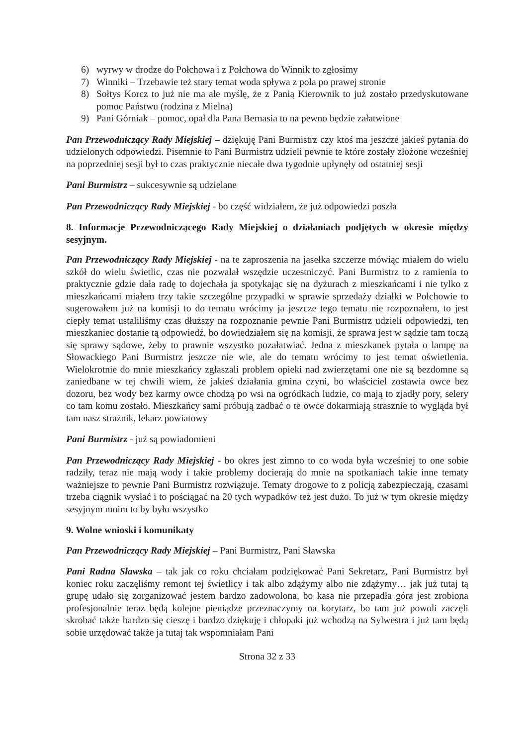6) wyrwy w drodze do Połchowa i z Połchowa do Winnik to zgłosimy
7) Winniki – Trzebawie też stary temat woda spływa z pola po prawej stronie
8) Sołtys Korcz to już nie ma ale myślę, że z Panią Kierownik to już zostało przedyskutowane pomoc Państwu (rodzina z Mielna)
9) Pani Górniak – pomoc, opał dla Pana Bernasia to na pewno będzie załatwione
Pan Przewodniczący Rady Miejskiej – dziękuję Pani Burmistrz czy ktoś ma jeszcze jakieś pytania do udzielonych odpowiedzi. Pisemnie to Pani Burmistrz udzieli pewnie te które zostały złożone wcześniej na poprzedniej sesji był to czas praktycznie niecałe dwa tygodnie upłynęły od ostatniej sesji
Pani Burmistrz – sukcesywnie są udzielane
Pan Przewodniczący Rady Miejskiej - bo część widziałem, że już odpowiedzi poszła
8. Informacje Przewodniczącego Rady Miejskiej o działaniach podjętych w okresie między sesyjnym.
Pan Przewodniczący Rady Miejskiej - na te zaproszenia na jasełka szczerze mówiąc miałem do wielu szkół do wielu świetlic, czas nie pozwalał wszędzie uczestniczyć. Pani Burmistrz to z ramienia to praktycznie gdzie dała radę to dojechała ja spotykając się na dyżurach z mieszkańcami i nie tylko z mieszkańcami miałem trzy takie szczególne przypadki w sprawie sprzedaży działki w Połchowie to sugerowałem już na komisji to do tematu wrócimy ja jeszcze tego tematu nie rozpoznałem, to jest ciepły temat ustaliliśmy czas dłuższy na rozpoznanie pewnie Pani Burmistrz udzieli odpowiedzi, ten mieszkaniec dostanie tą odpowiedź, bo dowiedziałem się na komisji, że sprawa jest w sądzie tam toczą się sprawy sądowe, żeby to prawnie wszystko pozałatwiać. Jedna z mieszkanek pytała o lampę na Słowackiego Pani Burmistrz jeszcze nie wie, ale do tematu wrócimy to jest temat oświetlenia. Wielokrotnie do mnie mieszkańcy zgłaszali problem opieki nad zwierzętami one nie są bezdomne są zaniedbane w tej chwili wiem, że jakieś działania gmina czyni, bo właściciel zostawia owce bez dozoru, bez wody bez karmy owce chodzą po wsi na ogródkach ludzie, co mają to zjadły pory, selery co tam komu zostało. Mieszkańcy sami próbują zadbać o te owce dokarmiają strasznie to wygląda był tam nasz strażnik, lekarz powiatowy
Pani Burmistrz - już są powiadomieni
Pan Przewodniczący Rady Miejskiej - bo okres jest zimno to co woda była wcześniej to one sobie radziły, teraz nie mają wody i takie problemy docierają do mnie na spotkaniach takie inne tematy ważniejsze to pewnie Pani Burmistrz rozwiązuje. Tematy drogowe to z policją zabezpieczają, czasami trzeba ciągnik wysłać i to pościągać na 20 tych wypadków też jest dużo. To już w tym okresie między sesyjnym moim to by było wszystko
9. Wolne wnioski i komunikaty
Pan Przewodniczący Rady Miejskiej – Pani Burmistrz, Pani Sławska
Pani Radna Sławska – tak jak co roku chciałam podziękować Pani Sekretarz, Pani Burmistrz był koniec roku zaczęliśmy remont tej świetlicy i tak albo zdążymy albo nie zdążymy… jak już tutaj tą grupę udało się zorganizować jestem bardzo zadowolona, bo kasa nie przepadła góra jest zrobiona profesjonalnie teraz będą kolejne pieniądze przeznaczymy na korytarz, bo tam już powoli zaczęli skrobać także bardzo się cieszę i bardzo dziękuję i chłopaki już wchodzą na Sylwestra i już tam będą sobie urzędować także ja tutaj tak wspomniałam Pani
Strona 32 z 33